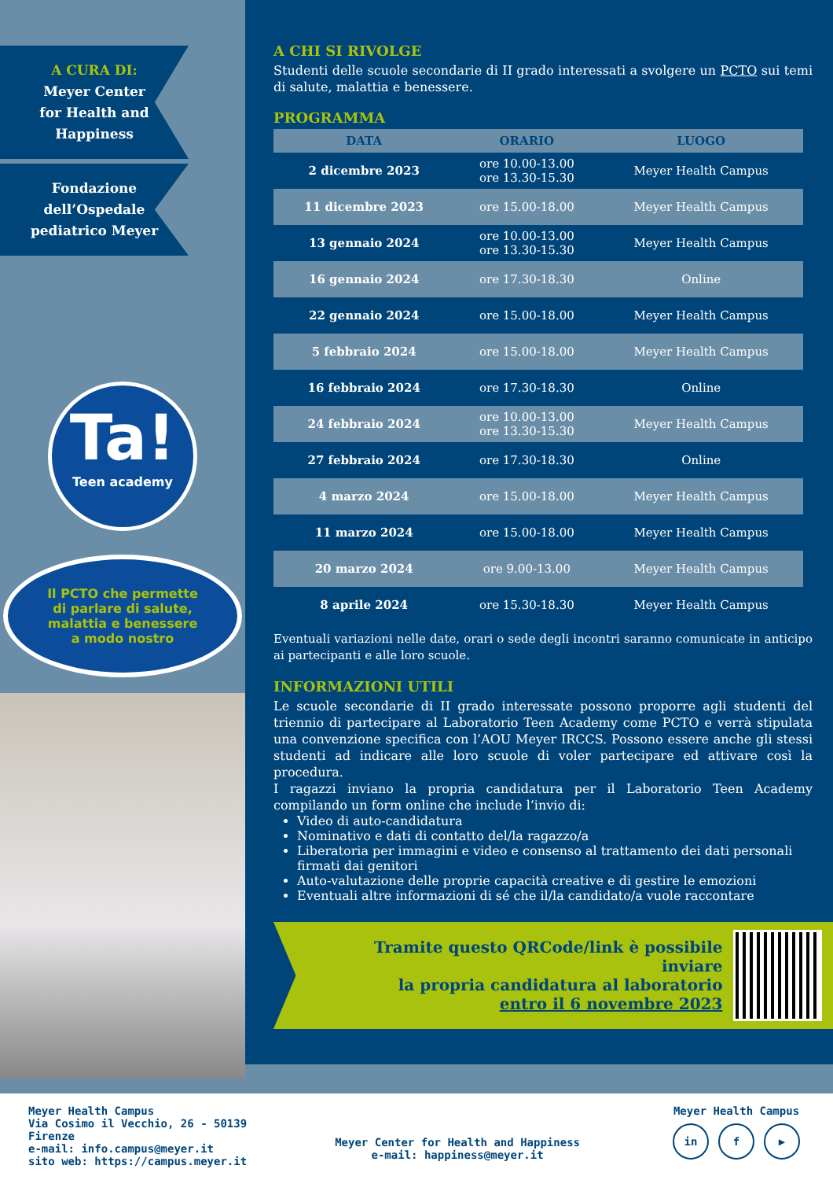A CURA DI:
Meyer Center
for Health and
Happiness
Fondazione
dell’Ospedale
pediatrico Meyer
Ta!
Teen academy
Il PCTO che permette
di parlare di salute,
malattia e benessere
a modo nostro
A CHI SI RIVOLGE
Studenti delle scuole secondarie di II grado interessati a svolgere un PCTO sui temi di salute, malattia e benessere.
PROGRAMMA
| DATA | ORARIO | LUOGO |
| --- | --- | --- |
| 2 dicembre 2023 | ore 10.00-13.00 ore 13.30-15.30 | Meyer Health Campus |
| 11 dicembre 2023 | ore 15.00-18.00 | Meyer Health Campus |
| 13 gennaio 2024 | ore 10.00-13.00 ore 13.30-15.30 | Meyer Health Campus |
| 16 gennaio 2024 | ore 17.30-18.30 | Online |
| 22 gennaio 2024 | ore 15.00-18.00 | Meyer Health Campus |
| 5 febbraio 2024 | ore 15.00-18.00 | Meyer Health Campus |
| 16 febbraio 2024 | ore 17.30-18.30 | Online |
| 24 febbraio 2024 | ore 10.00-13.00 ore 13.30-15.30 | Meyer Health Campus |
| 27 febbraio 2024 | ore 17.30-18.30 | Online |
| 4 marzo 2024 | ore 15.00-18.00 | Meyer Health Campus |
| 11 marzo 2024 | ore 15.00-18.00 | Meyer Health Campus |
| 20 marzo 2024 | ore 9.00-13.00 | Meyer Health Campus |
| 8 aprile 2024 | ore 15.30-18.30 | Meyer Health Campus |
Eventuali variazioni nelle date, orari o sede degli incontri saranno comunicate in anticipo ai partecipanti e alle loro scuole.
INFORMAZIONI UTILI
Le scuole secondarie di II grado interessate possono proporre agli studenti del triennio di partecipare al Laboratorio Teen Academy come PCTO e verrà stipulata una convenzione specifica con l’AOU Meyer IRCCS. Possono essere anche gli stessi studenti ad indicare alle loro scuole di voler partecipare ed attivare così la procedura.
I ragazzi inviano la propria candidatura per il Laboratorio Teen Academy compilando un form online che include l’invio di:
Video di auto-candidatura
Nominativo e dati di contatto del/la ragazzo/a
Liberatoria per immagini e video e consenso al trattamento dei dati personali firmati dai genitori
Auto-valutazione delle proprie capacità creative e di gestire le emozioni
Eventuali altre informazioni di sé che il/la candidato/a vuole raccontare
Tramite questo QRCode/link è possibile inviare
la propria candidatura al laboratorio
entro il 6 novembre 2023
Meyer Health Campus
Via Cosimo il Vecchio, 26 - 50139
Firenze
e-mail: info.campus@meyer.it
sito web: https://campus.meyer.it
Meyer Center for Health and Happiness
e-mail: happiness@meyer.it
Meyer Health Campus
in f ▶